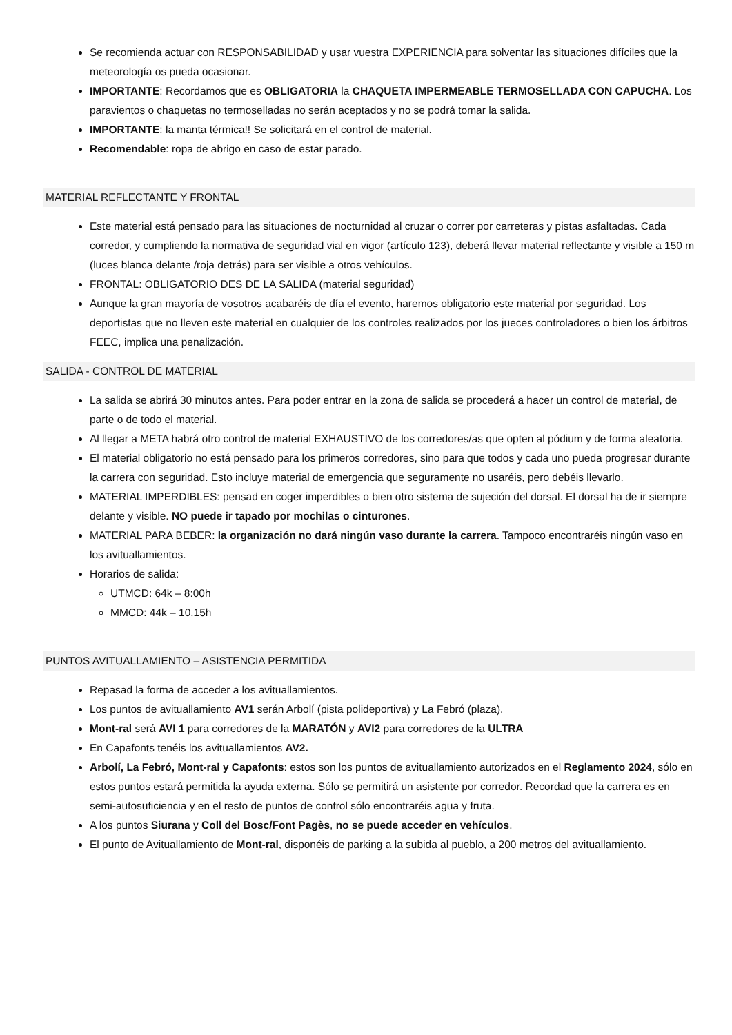Se recomienda actuar con RESPONSABILIDAD y usar vuestra EXPERIENCIA para solventar las situaciones difíciles que la meteorología os pueda ocasionar.
IMPORTANTE: Recordamos que es OBLIGATORIA la CHAQUETA IMPERMEABLE TERMOSELLADA CON CAPUCHA. Los paravientos o chaquetas no termoselladas no serán aceptados y no se podrá tomar la salida.
IMPORTANTE: la manta térmica!! Se solicitará en el control de material.
Recomendable: ropa de abrigo en caso de estar parado.
MATERIAL REFLECTANTE Y FRONTAL
Este material está pensado para las situaciones de nocturnidad al cruzar o correr por carreteras y pistas asfaltadas. Cada corredor, y cumpliendo la normativa de seguridad vial en vigor (artículo 123), deberá llevar material reflectante y visible a 150 m (luces blanca delante /roja detrás) para ser visible a otros vehículos.
FRONTAL: OBLIGATORIO DES DE LA SALIDA (material seguridad)
Aunque la gran mayoría de vosotros acabaréis de día el evento, haremos obligatorio este material por seguridad. Los deportistas que no lleven este material en cualquier de los controles realizados por los jueces controladores o bien los árbitros FEEC, implica una penalización.
SALIDA - CONTROL DE MATERIAL
La salida se abrirá 30 minutos antes. Para poder entrar en la zona de salida se procederá a hacer un control de material, de parte o de todo el material.
Al llegar a META habrá otro control de material EXHAUSTIVO de los corredores/as que opten al pódium y de forma aleatoria.
El material obligatorio no está pensado para los primeros corredores, sino para que todos y cada uno pueda progresar durante la carrera con seguridad. Esto incluye material de emergencia que seguramente no usaréis, pero debéis llevarlo.
MATERIAL IMPERDIBLES: pensad en coger imperdibles o bien otro sistema de sujeción del dorsal. El dorsal ha de ir siempre delante y visible. NO puede ir tapado por mochilas o cinturones.
MATERIAL PARA BEBER: la organización no dará ningún vaso durante la carrera. Tampoco encontraréis ningún vaso en los avituallamientos.
Horarios de salida:
UTMCD: 64k – 8:00h
MMCD: 44k – 10.15h
PUNTOS AVITUALLAMIENTO – ASISTENCIA PERMITIDA
Repasad la forma de acceder a los avituallamientos.
Los puntos de avituallamiento AV1 serán Arbolí (pista polideportiva) y La Febró (plaza).
Mont-ral será AVI 1 para corredores de la MARATÓN y AVI2 para corredores de la ULTRA
En Capafonts tenéis los avituallamientos AV2.
Arbolí, La Febró, Mont-ral y Capafonts: estos son los puntos de avituallamiento autorizados en el Reglamento 2024, sólo en estos puntos estará permitida la ayuda externa. Sólo se permitirá un asistente por corredor. Recordad que la carrera es en semi-autosuficiencia y en el resto de puntos de control sólo encontraréis agua y fruta.
A los puntos Siurana y Coll del Bosc/Font Pagès, no se puede acceder en vehículos.
El punto de Avituallamiento de Mont-ral, disponéis de parking a la subida al pueblo, a 200 metros del avituallamiento.